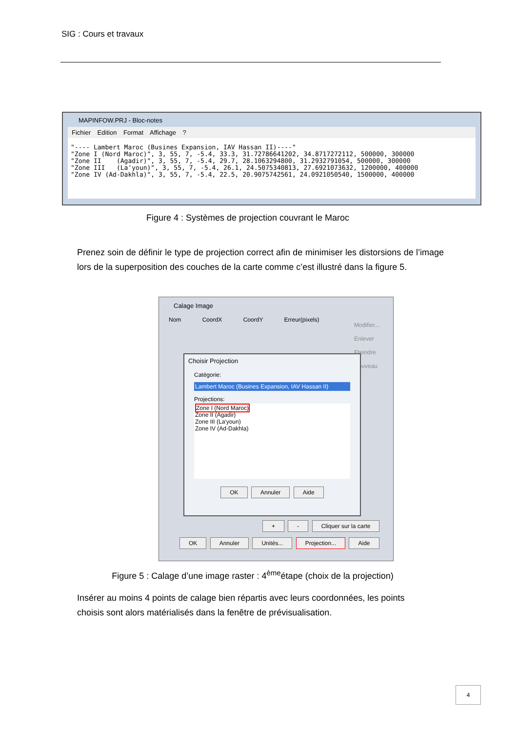SIG : Cours et travaux
MAPINFOW.PRJ - Bloc-notes
Fichier Edition Format Affichage ?
"---- Lambert Maroc (Busines Expansion, IAV Hassan II)----"
"Zone I (Nord Maroc)", 3, 55, 7, -5.4, 33.3, 31.72786641202, 34.8717272112, 500000, 300000
"Zone II    (Agadir)", 3, 55, 7, -5.4, 29.7, 28.1063294800, 31.2932791054, 500000, 300000
"Zone III   (La'youn)", 3, 55, 7, -5.4, 26.1, 24.5075340813, 27.6921073632, 1200000, 400000
"Zone IV (Ad-Dakhla)", 3, 55, 7, -5.4, 22.5, 20.9075742561, 24.0921050540, 1500000, 400000
Figure 4 : Systèmes de projection couvrant le Maroc
Prenez soin de définir le type de projection correct afin de minimiser les distorsions de l’image lors de la superposition des couches de la carte comme c’est illustré dans la figure 5.
Calage Image
Nom CoordX CoordY Erreur(pixels)
Modifier...
Enlever
Eteindre
Nouveau
Choisir Projection
Catégorie:
Lambert Maroc (Busines Expansion, IAV Hassan II)
Projections:
Zone I (Nord Maroc)
Zone II (Agadir)
Zone III (La'youn)
Zone IV (Ad-Dakhla)
OK Annuler Aide
+ - Cliquer sur la carte
OK Annuler Unités... Projection... Aide
Figure 5 : Calage d’une image raster : 4<sup>ème</sup>étape (choix de la projection)
Insérer au moins 4 points de calage bien répartis avec leurs coordonnées, les points choisis sont alors matérialisés dans la fenêtre de prévisualisation.
4